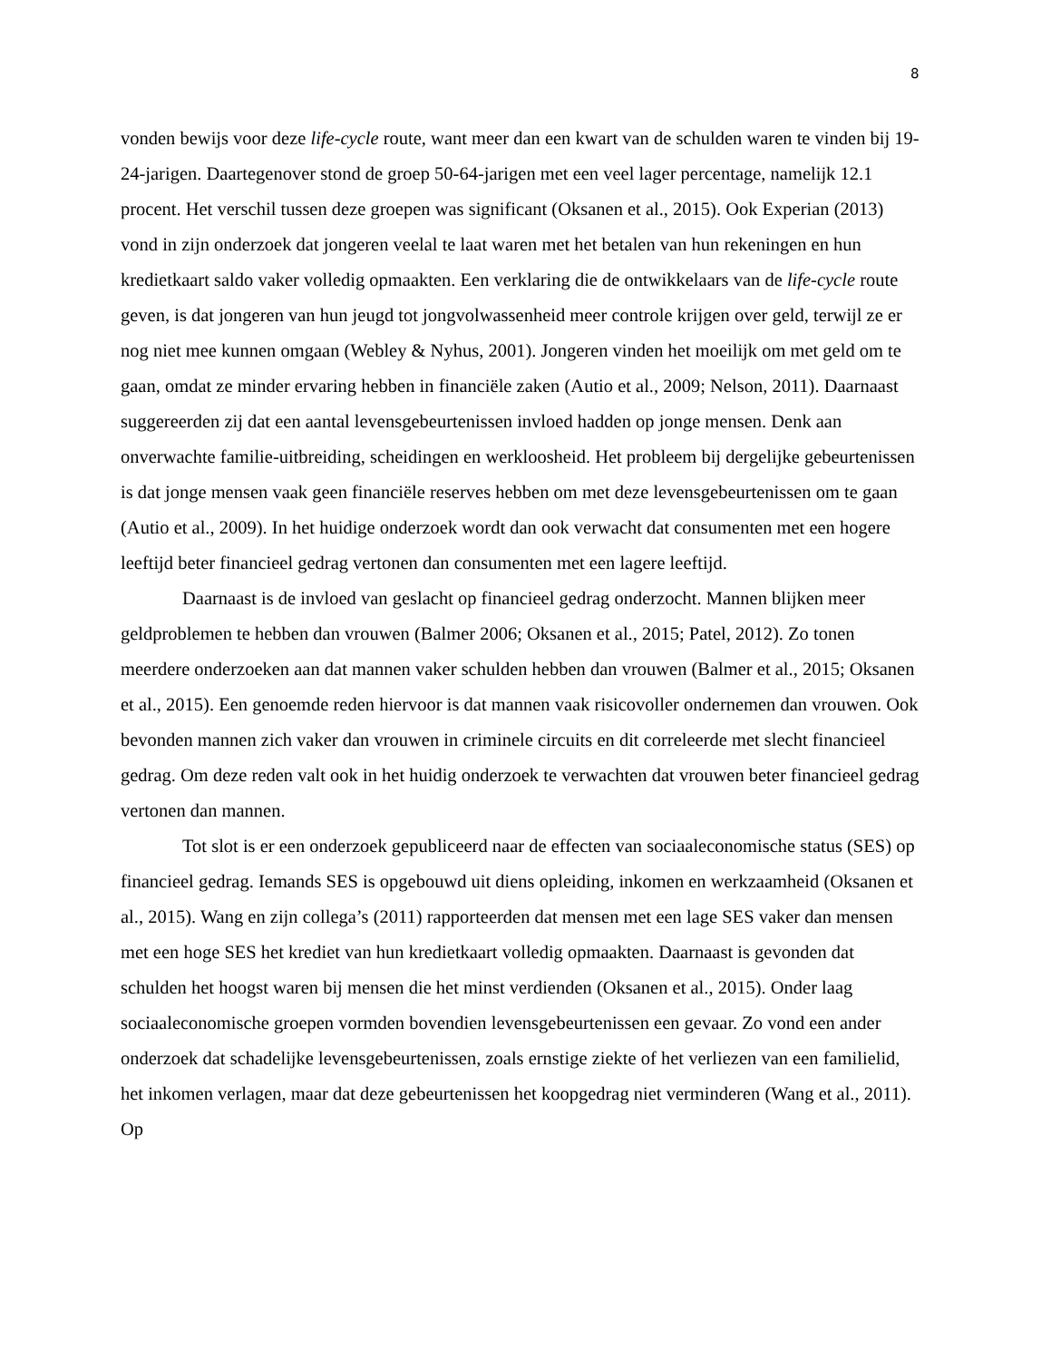8
vonden bewijs voor deze life-cycle route, want meer dan een kwart van de schulden waren te vinden bij 19-24-jarigen. Daartegenover stond de groep 50-64-jarigen met een veel lager percentage, namelijk 12.1 procent. Het verschil tussen deze groepen was significant (Oksanen et al., 2015). Ook Experian (2013) vond in zijn onderzoek dat jongeren veelal te laat waren met het betalen van hun rekeningen en hun kredietkaart saldo vaker volledig opmaakten. Een verklaring die de ontwikkelaars van de life-cycle route geven, is dat jongeren van hun jeugd tot jongvolwassenheid meer controle krijgen over geld, terwijl ze er nog niet mee kunnen omgaan (Webley & Nyhus, 2001). Jongeren vinden het moeilijk om met geld om te gaan, omdat ze minder ervaring hebben in financiële zaken (Autio et al., 2009; Nelson, 2011). Daarnaast suggereerden zij dat een aantal levensgebeurtenissen invloed hadden op jonge mensen. Denk aan onverwachte familie-uitbreiding, scheidingen en werkloosheid. Het probleem bij dergelijke gebeurtenissen is dat jonge mensen vaak geen financiële reserves hebben om met deze levensgebeurtenissen om te gaan (Autio et al., 2009). In het huidige onderzoek wordt dan ook verwacht dat consumenten met een hogere leeftijd beter financieel gedrag vertonen dan consumenten met een lagere leeftijd.
Daarnaast is de invloed van geslacht op financieel gedrag onderzocht. Mannen blijken meer geldproblemen te hebben dan vrouwen (Balmer 2006; Oksanen et al., 2015; Patel, 2012). Zo tonen meerdere onderzoeken aan dat mannen vaker schulden hebben dan vrouwen (Balmer et al., 2015; Oksanen et al., 2015). Een genoemde reden hiervoor is dat mannen vaak risicovoller ondernemen dan vrouwen. Ook bevonden mannen zich vaker dan vrouwen in criminele circuits en dit correleerde met slecht financieel gedrag. Om deze reden valt ook in het huidig onderzoek te verwachten dat vrouwen beter financieel gedrag vertonen dan mannen.
Tot slot is er een onderzoek gepubliceerd naar de effecten van sociaaleconomische status (SES) op financieel gedrag. Iemands SES is opgebouwd uit diens opleiding, inkomen en werkzaamheid (Oksanen et al., 2015). Wang en zijn collega’s (2011) rapporteerden dat mensen met een lage SES vaker dan mensen met een hoge SES het krediet van hun kredietkaart volledig opmaakten. Daarnaast is gevonden dat schulden het hoogst waren bij mensen die het minst verdienden (Oksanen et al., 2015). Onder laag sociaaleconomische groepen vormden bovendien levensgebeurtenissen een gevaar. Zo vond een ander onderzoek dat schadelijke levensgebeurtenissen, zoals ernstige ziekte of het verliezen van een familielid, het inkomen verlagen, maar dat deze gebeurtenissen het koopgedrag niet verminderen (Wang et al., 2011). Op